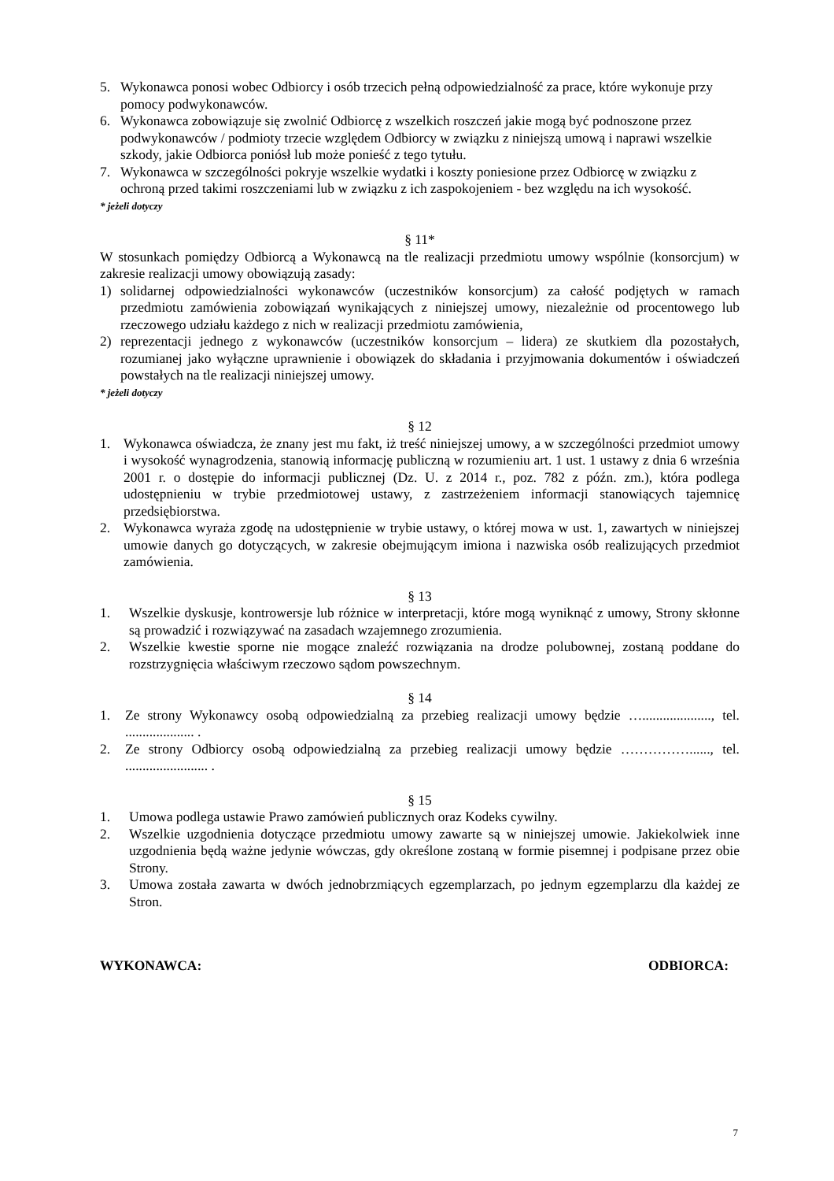5. Wykonawca ponosi wobec Odbiorcy i osób trzecich pełną odpowiedzialność za prace, które wykonuje przy pomocy podwykonawców.
6. Wykonawca zobowiązuje się zwolnić Odbiorcę z wszelkich roszczeń jakie mogą być podnoszone przez podwykonawców / podmioty trzecie względem Odbiorcy w związku z niniejszą umową i naprawi wszelkie szkody, jakie Odbiorca poniósł lub może ponieść z tego tytułu.
7. Wykonawca w szczególności pokryje wszelkie wydatki i koszty poniesione przez Odbiorcę w związku z ochroną przed takimi roszczeniami lub w związku z ich zaspokojeniem - bez względu na ich wysokość.
* jeżeli dotyczy
§ 11*
W stosunkach pomiędzy Odbiorcą a Wykonawcą na tle realizacji przedmiotu umowy wspólnie (konsorcjum) w zakresie realizacji umowy obowiązują zasady:
1) solidarnej odpowiedzialności wykonawców (uczestników konsorcjum) za całość podjętych w ramach przedmiotu zamówienia zobowiązań wynikających z niniejszej umowy, niezależnie od procentowego lub rzeczowego udziału każdego z nich w realizacji przedmiotu zamówienia,
2) reprezentacji jednego z wykonawców (uczestników konsorcjum – lidera) ze skutkiem dla pozostałych, rozumianej jako wyłączne uprawnienie i obowiązek do składania i przyjmowania dokumentów i oświadczeń powstałych na tle realizacji niniejszej umowy.
* jeżeli dotyczy
§ 12
1. Wykonawca oświadcza, że znany jest mu fakt, iż treść niniejszej umowy, a w szczególności przedmiot umowy i wysokość wynagrodzenia, stanowią informację publiczną w rozumieniu art. 1 ust. 1 ustawy z dnia 6 września 2001 r. o dostępie do informacji publicznej (Dz. U. z 2014 r., poz. 782 z późn. zm.), która podlega udostępnieniu w trybie przedmiotowej ustawy, z zastrzeżeniem informacji stanowiących tajemnicę przedsiębiorstwa.
2. Wykonawca wyraża zgodę na udostępnienie w trybie ustawy, o której mowa w ust. 1, zawartych w niniejszej umowie danych go dotyczących, w zakresie obejmującym imiona i nazwiska osób realizujących przedmiot zamówienia.
§ 13
1. Wszelkie dyskusje, kontrowersje lub różnice w interpretacji, które mogą wyniknąć z umowy, Strony skłonne są prowadzić i rozwiązywać na zasadach wzajemnego zrozumienia.
2. Wszelkie kwestie sporne nie mogące znaleźć rozwiązania na drodze polubownej, zostaną poddane do rozstrzygnięcia właściwym rzeczowo sądom powszechnym.
§ 14
1. Ze strony Wykonawcy osobą odpowiedzialną za przebieg realizacji umowy będzie …...................., tel. .................... .
2. Ze strony Odbiorcy osobą odpowiedzialną za przebieg realizacji umowy będzie ……………......, tel. ........................ .
§ 15
1. Umowa podlega ustawie Prawo zamówień publicznych oraz Kodeks cywilny.
2. Wszelkie uzgodnienia dotyczące przedmiotu umowy zawarte są w niniejszej umowie. Jakiekolwiek inne uzgodnienia będą ważne jedynie wówczas, gdy określone zostaną w formie pisemnej i podpisane przez obie Strony.
3. Umowa została zawarta w dwóch jednobrzmiących egzemplarzach, po jednym egzemplarzu dla każdej ze Stron.
WYKONAWCA: ODBIORCA:
7